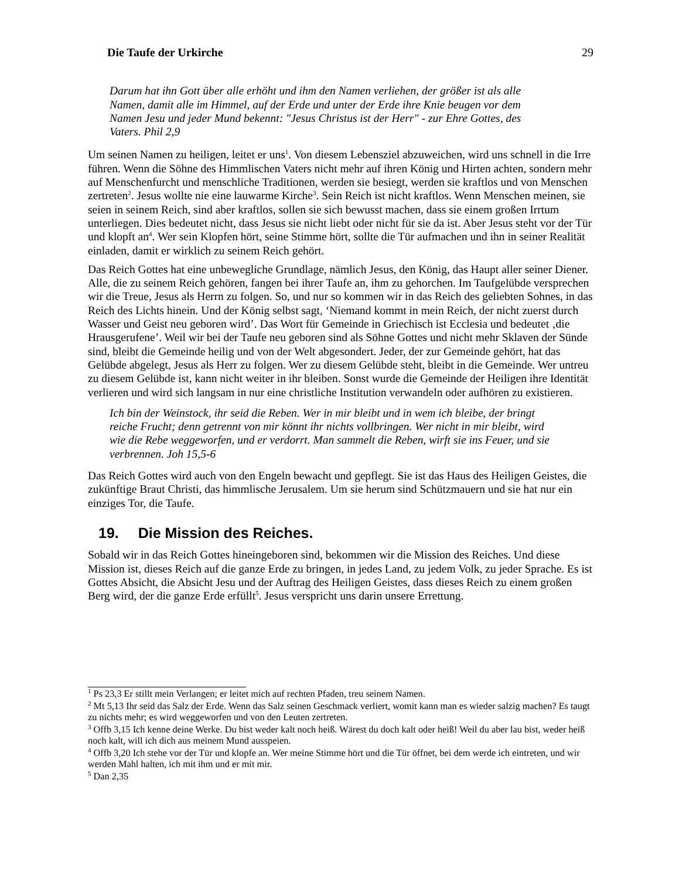Die Taufe der Urkirche 29
Darum hat ihn Gott über alle erhöht und ihm den Namen verliehen, der größer ist als alle Namen, damit alle im Himmel, auf der Erde und unter der Erde ihre Knie beugen vor dem Namen Jesu und jeder Mund bekennt: "Jesus Christus ist der Herr" - zur Ehre Gottes, des Vaters. Phil 2,9
Um seinen Namen zu heiligen, leitet er uns<sup>1</sup>. Von diesem Lebensziel abzuweichen, wird uns schnell in die Irre führen. Wenn die Söhne des Himmlischen Vaters nicht mehr auf ihren König und Hirten achten, sondern mehr auf Menschenfurcht und menschliche Traditionen, werden sie besiegt, werden sie kraftlos und von Menschen zertreten<sup>2</sup>. Jesus wollte nie eine lauwarme Kirche<sup>3</sup>. Sein Reich ist nicht kraftlos. Wenn Menschen meinen, sie seien in seinem Reich, sind aber kraftlos, sollen sie sich bewusst machen, dass sie einem großen Irrtum unterliegen. Dies bedeutet nicht, dass Jesus sie nicht liebt oder nicht für sie da ist. Aber Jesus steht vor der Tür und klopft an<sup>4</sup>. Wer sein Klopfen hört, seine Stimme hört, sollte die Tür aufmachen und ihn in seiner Realität einladen, damit er wirklich zu seinem Reich gehört.
Das Reich Gottes hat eine unbewegliche Grundlage, nämlich Jesus, den König, das Haupt aller seiner Diener. Alle, die zu seinem Reich gehören, fangen bei ihrer Taufe an, ihm zu gehorchen. Im Taufgelübde versprechen wir die Treue, Jesus als Herrn zu folgen. So, und nur so kommen wir in das Reich des geliebten Sohnes, in das Reich des Lichts hinein. Und der König selbst sagt, ‘Niemand kommt in mein Reich, der nicht zuerst durch Wasser und Geist neu geboren wird’. Das Wort für Gemeinde in Griechisch ist Ecclesia und bedeutet ‚die Hrausgerufene’. Weil wir bei der Taufe neu geboren sind als Söhne Gottes und nicht mehr Sklaven der Sünde sind, bleibt die Gemeinde heilig und von der Welt abgesondert. Jeder, der zur Gemeinde gehört, hat das Gelübde abgelegt, Jesus als Herr zu folgen. Wer zu diesem Gelübde steht, bleibt in die Gemeinde. Wer untreu zu diesem Gelübde ist, kann nicht weiter in ihr bleiben. Sonst wurde die Gemeinde der Heiligen ihre Identität verlieren und wird sich langsam in nur eine christliche Institution verwandeln oder aufhören zu existieren.
Ich bin der Weinstock, ihr seid die Reben. Wer in mir bleibt und in wem ich bleibe, der bringt reiche Frucht; denn getrennt von mir könnt ihr nichts vollbringen. Wer nicht in mir bleibt, wird wie die Rebe weggeworfen, und er verdorrt. Man sammelt die Reben, wirft sie ins Feuer, und sie verbrennen. Joh 15,5-6
Das Reich Gottes wird auch von den Engeln bewacht und gepflegt. Sie ist das Haus des Heiligen Geistes, die zukünftige Braut Christi, das himmlische Jerusalem. Um sie herum sind Schützmauern und sie hat nur ein einziges Tor, die Taufe.
19. Die Mission des Reiches.
Sobald wir in das Reich Gottes hineingeboren sind, bekommen wir die Mission des Reiches. Und diese Mission ist, dieses Reich auf die ganze Erde zu bringen, in jedes Land, zu jedem Volk, zu jeder Sprache. Es ist Gottes Absicht, die Absicht Jesu und der Auftrag des Heiligen Geistes, dass dieses Reich zu einem großen Berg wird, der die ganze Erde erfüllt<sup>5</sup>. Jesus verspricht uns darin unsere Errettung.
<sup>1</sup> Ps 23,3 Er stillt mein Verlangen; er leitet mich auf rechten Pfaden, treu seinem Namen.
<sup>2</sup> Mt 5,13 Ihr seid das Salz der Erde. Wenn das Salz seinen Geschmack verliert, womit kann man es wieder salzig machen? Es taugt zu nichts mehr; es wird weggeworfen und von den Leuten zertreten.
<sup>3</sup> Offb 3,15 Ich kenne deine Werke. Du bist weder kalt noch heiß. Wärest du doch kalt oder heiß! Weil du aber lau bist, weder heiß noch kalt, will ich dich aus meinem Mund ausspeien.
<sup>4</sup> Offb 3,20 Ich stehe vor der Tür und klopfe an. Wer meine Stimme hört und die Tür öffnet, bei dem werde ich eintreten, und wir werden Mahl halten, ich mit ihm und er mit mir.
<sup>5</sup> Dan 2,35